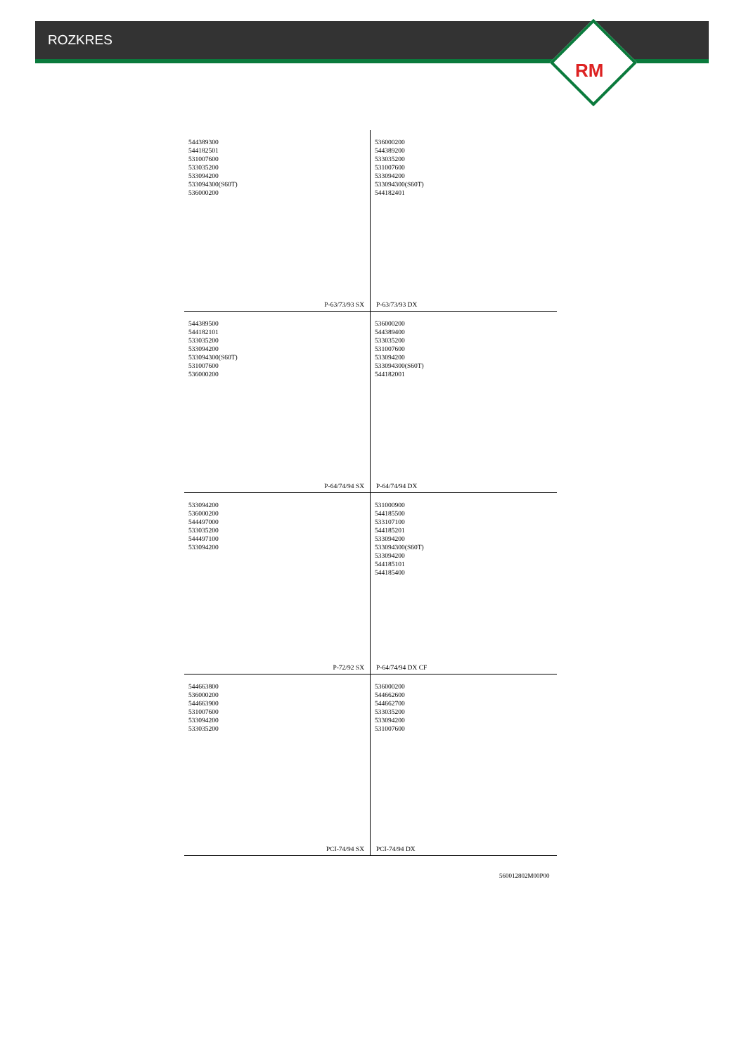ROZKRES
RM
544389300
544182501
531007600
533035200
533094200
533094300(S60T)
536000200
P-63/73/93 SX
536000200
544389200
533035200
531007600
533094200
533094300(S60T)
544182401
P-63/73/93 DX
544389500
544182101
533035200
533094200
533094300(S60T)
531007600
536000200
P-64/74/94 SX
536000200
544389400
533035200
531007600
533094200
533094300(S60T)
544182001
P-64/74/94 DX
533094200
536000200
544497000
533035200
544497100
533094200
P-72/92 SX
531000900
544185500
533107100
544185201
533094200
533094300(S60T)
533094200
544185101
544185400
P-64/74/94 DX CF
544663800
536000200
544663900
531007600
533094200
533035200
PCI-74/94 SX
536000200
544662600
544662700
533035200
533094200
531007600
PCI-74/94 DX
560012802M00P00